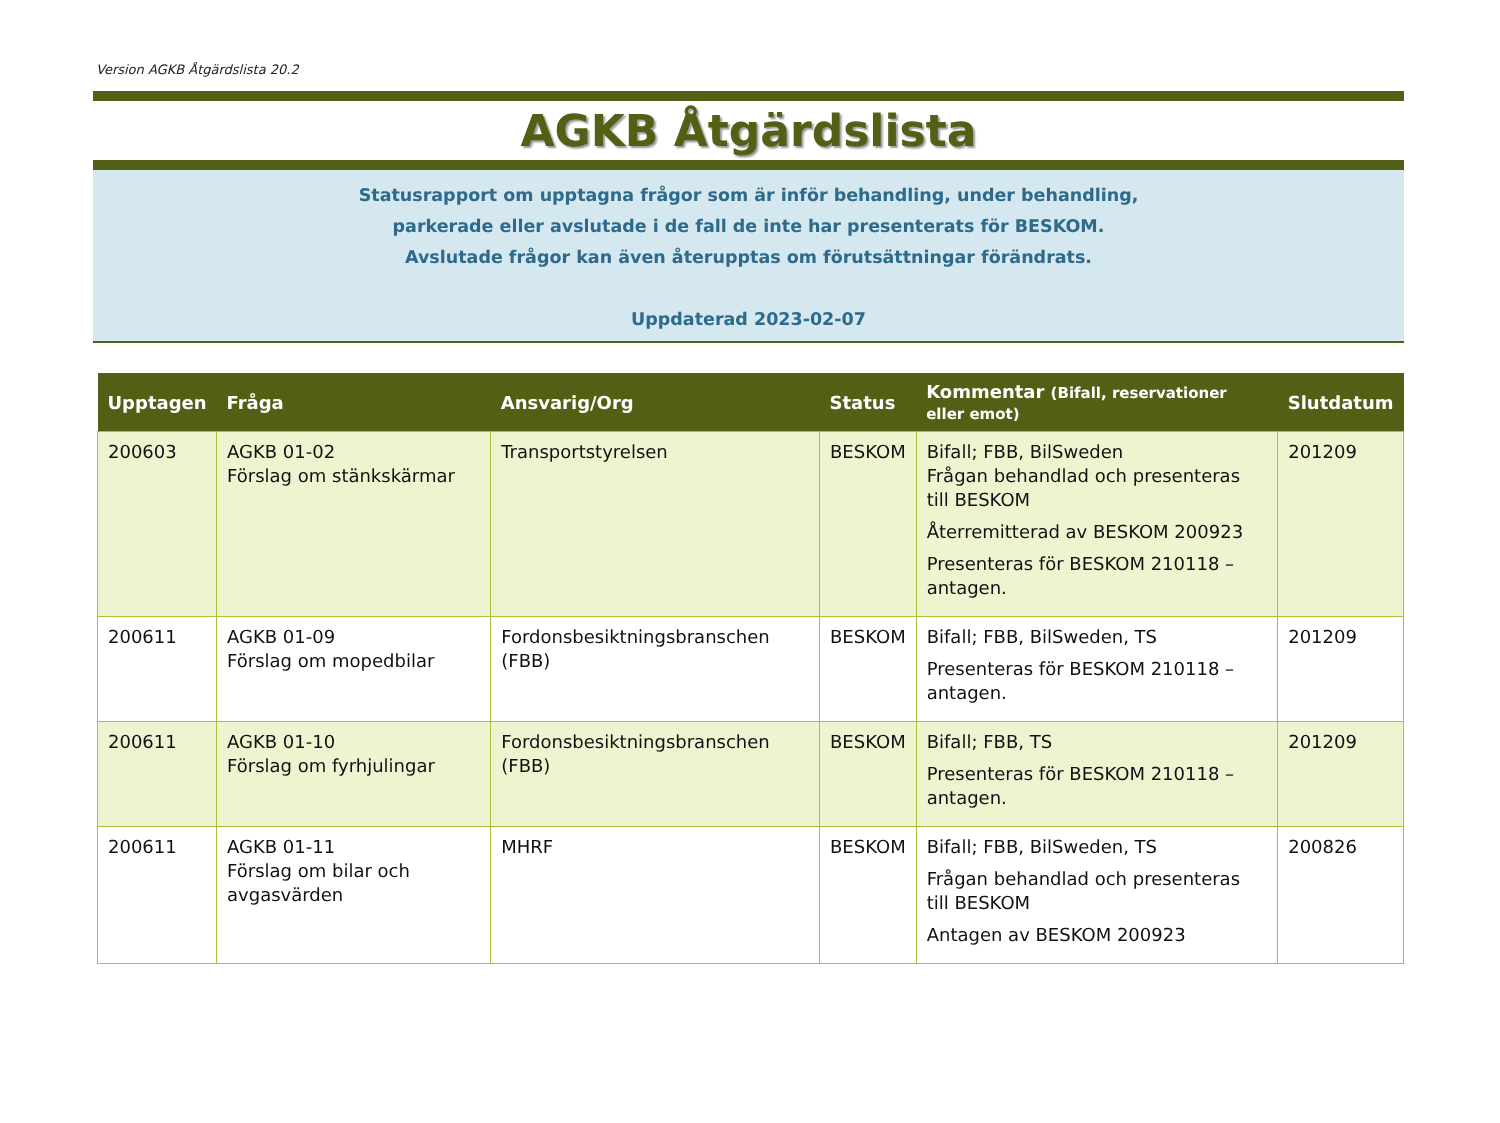Version AGKB Åtgärdslista 20.2
AGKB Åtgärdslista
Statusrapport om upptagna frågor som är inför behandling, under behandling,
parkerade eller avslutade i de fall de inte har presenterats för BESKOM.
Avslutade frågor kan även återupptas om förutsättningar förändrats.
Uppdaterad 2023-02-07
| Upptagen | Fråga | Ansvarig/Org | Status | Kommentar (Bifall, reservationer eller emot) | Slutdatum |
| --- | --- | --- | --- | --- | --- |
| 200603 | AGKB 01-02 Förslag om stänkskärmar | Transportstyrelsen | BESKOM | Bifall; FBB, BilSweden Frågan behandlad och presenteras till BESKOM Återremitterad av BESKOM 200923 Presenteras för BESKOM 210118 – antagen. | 201209 |
| 200611 | AGKB 01-09 Förslag om mopedbilar | Fordonsbesiktningsbranschen (FBB) | BESKOM | Bifall; FBB, BilSweden, TS Presenteras för BESKOM 210118 – antagen. | 201209 |
| 200611 | AGKB 01-10 Förslag om fyrhjulingar | Fordonsbesiktningsbranschen (FBB) | BESKOM | Bifall; FBB, TS Presenteras för BESKOM 210118 – antagen. | 201209 |
| 200611 | AGKB 01-11 Förslag om bilar och avgasvärden | MHRF | BESKOM | Bifall; FBB, BilSweden, TS Frågan behandlad och presenteras till BESKOM Antagen av BESKOM 200923 | 200826 |